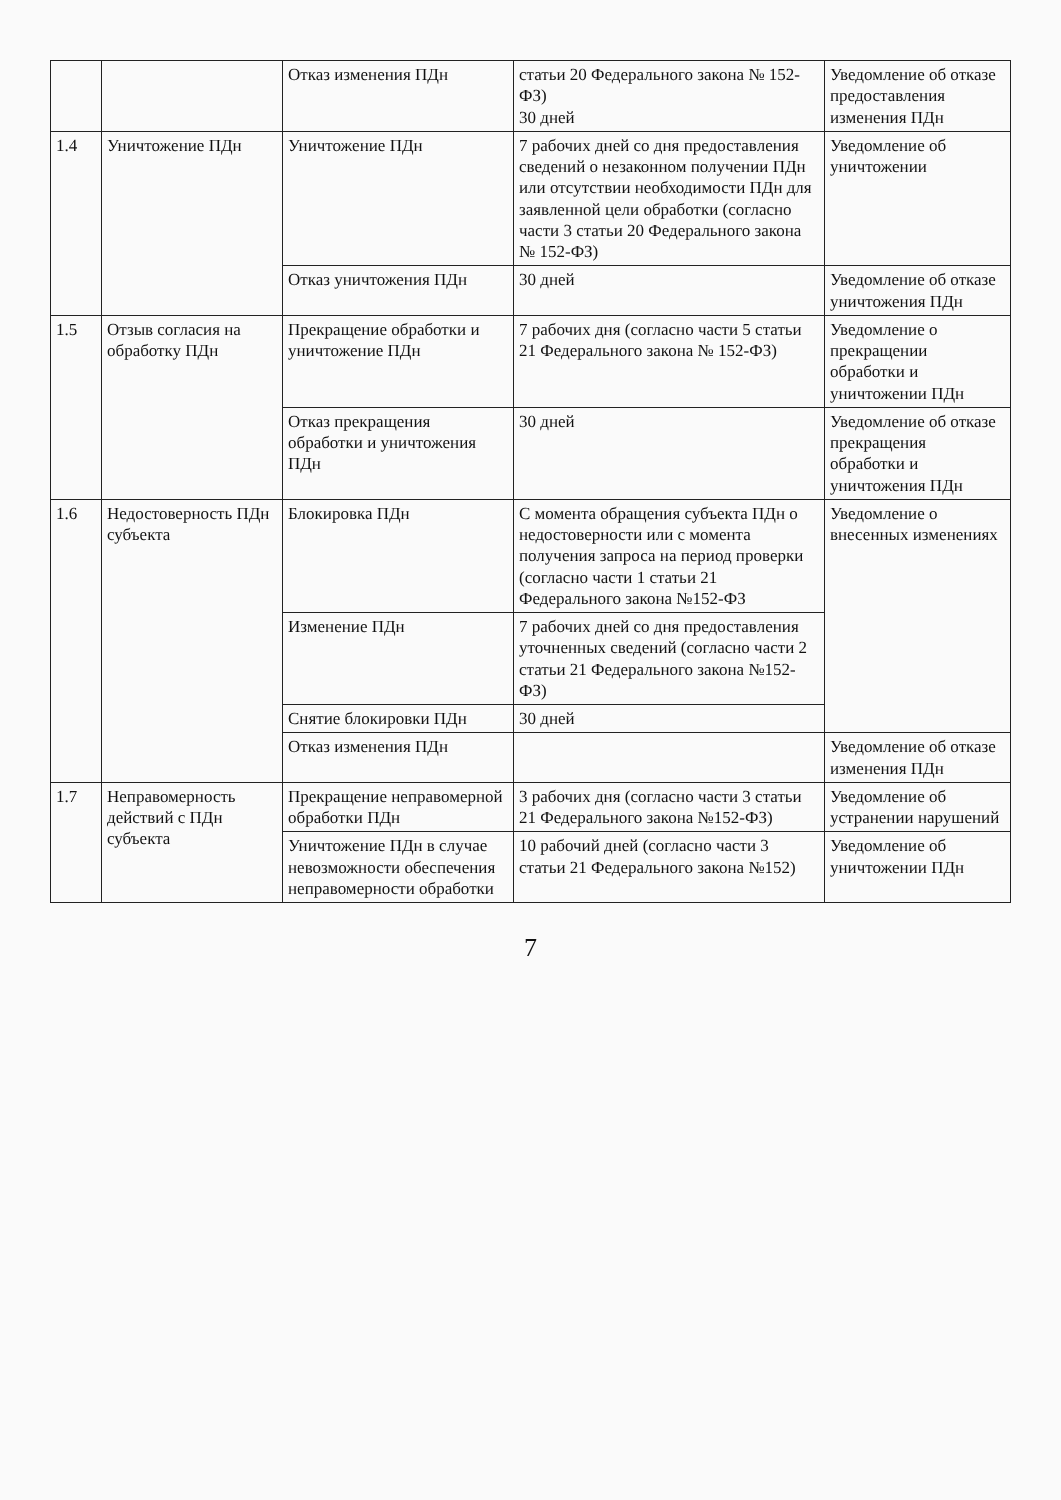| | | Отказ изменения ПДн | статьи 20 Федерального закона № 152-ФЗ) 30 дней | Уведомление об отказе предоставления изменения ПДн |
| 1.4 | Уничтожение ПДн | Уничтожение ПДн | 7 рабочих дней со дня предоставления сведений о незаконном получении ПДн или отсутствии необходимости ПДн для заявленной цели обработки (согласно части 3 статьи 20 Федерального закона № 152-ФЗ) | Уведомление об уничтожении |
| | | Отказ уничтожения ПДн | 30 дней | Уведомление об отказе уничтожения ПДн |
| 1.5 | Отзыв согласия на обработку ПДн | Прекращение обработки и уничтожение ПДн | 7 рабочих дня (согласно части 5 статьи 21 Федерального закона № 152-ФЗ) | Уведомление о прекращении обработки и уничтожении ПДн |
| | | Отказ прекращения обработки и уничтожения ПДн | 30 дней | Уведомление об отказе прекращения обработки и уничтожения ПДн |
| 1.6 | Недостоверность ПДн субъекта | Блокировка ПДн | С момента обращения субъекта ПДн о недостоверности или с момента получения запроса на период проверки (согласно части 1 статьи 21 Федерального закона №152-ФЗ | Уведомление о внесенных изменениях |
| | | Изменение ПДн | 7 рабочих дней со дня предоставления уточненных сведений (согласно части 2 статьи 21 Федерального закона №152-ФЗ) | |
| | | Снятие блокировки ПДн | 30 дней | |
| | | Отказ изменения ПДн | | Уведомление об отказе изменения ПДн |
| 1.7 | Неправомерность действий с ПДн субъекта | Прекращение неправомерной обработки ПДн | 3 рабочих дня (согласно части 3 статьи 21 Федерального закона №152-ФЗ) | Уведомление об устранении нарушений |
| | | Уничтожение ПДн в случае невозможности обеспечения неправомерности обработки | 10 рабочий дней (согласно части 3 статьи 21 Федерального закона №152) | Уведомление об уничтожении ПДн |
7